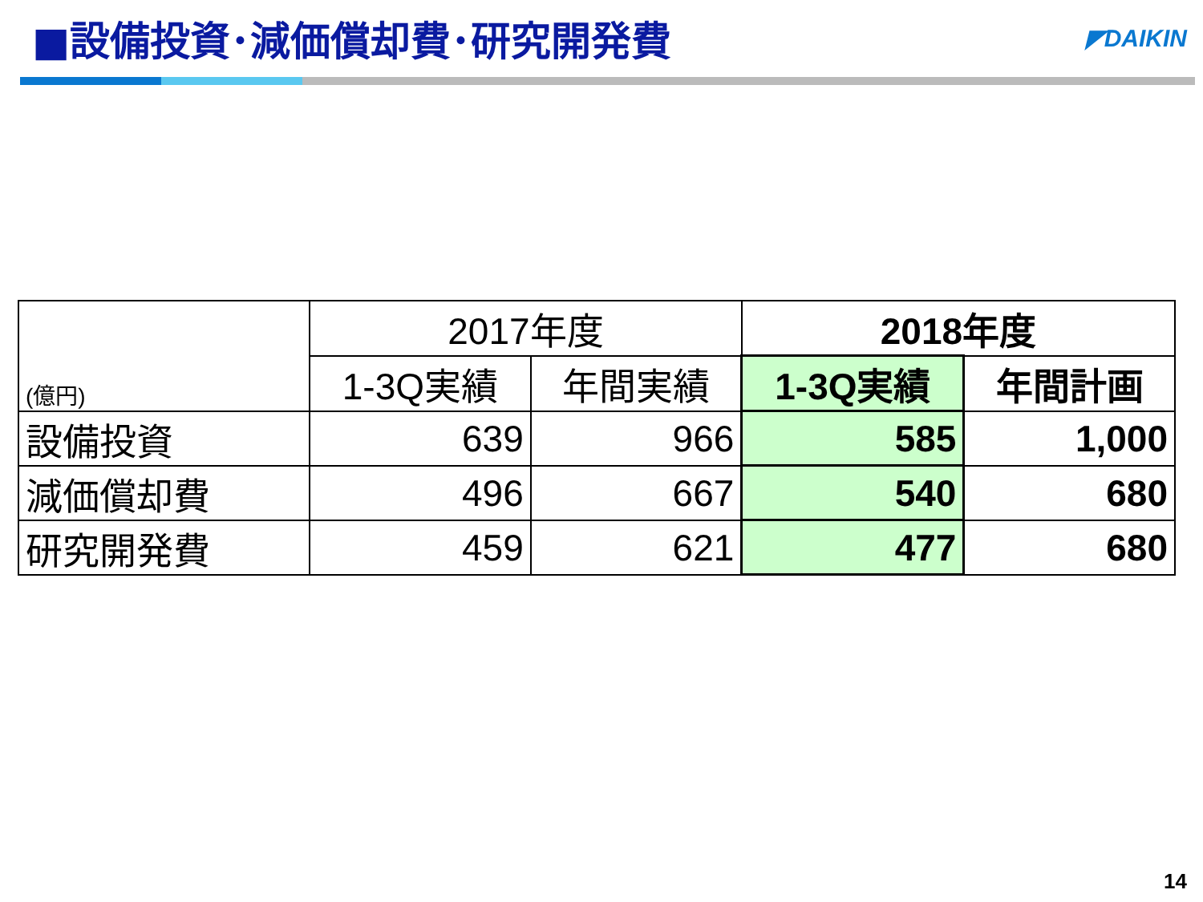■設備投資･減価償却費･研究開発費
◤DAIKIN
| (億円) | 2017年度 | | 2018年度 | |
| --- | --- | --- | --- | --- |
| | 1-3Q実績 | 年間実績 | 1-3Q実績 | 年間計画 |
| 設備投資 | 639 | 966 | 585 | 1,000 |
| 減価償却費 | 496 | 667 | 540 | 680 |
| 研究開発費 | 459 | 621 | 477 | 680 |
14